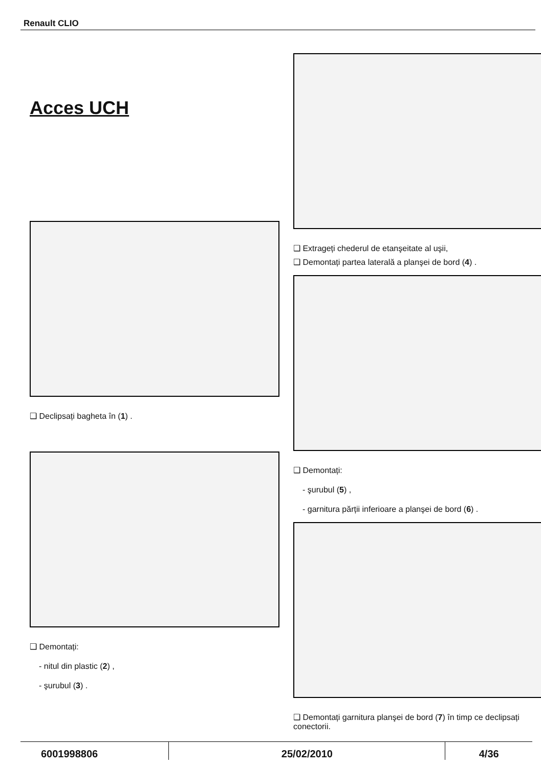Renault CLIO
Acces UCH
❑ Declipsați bagheta în (1) .
❑ Demontați:
- nitul din plastic (2) ,
- şurubul (3) .
❑ Extrageți chederul de etanşeitate al uşii,
❑ Demontați partea laterală a planşei de bord (4) .
❑ Demontați:
- şurubul (5) ,
- garnitura părții inferioare a planşei de bord (6) .
❑ Demontați garnitura planşei de bord (7) în timp ce declipsați conectorii.
6001998806 25/02/2010 4/36